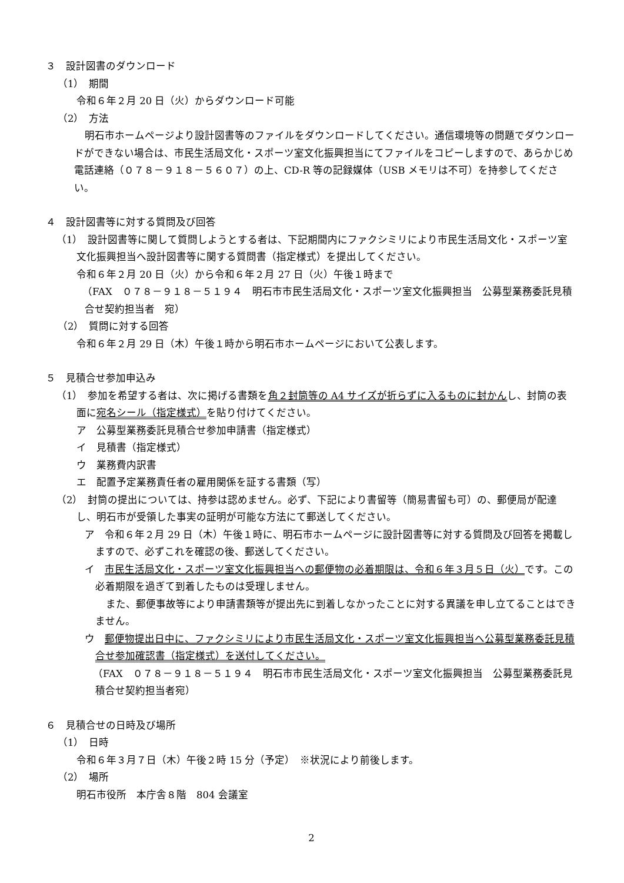３　設計図書のダウンロード
（1）　期間
令和６年２月 20 日（火）からダウンロード可能
（2）　方法
明石市ホームページより設計図書等のファイルをダウンロードしてください。通信環境等の問題でダウンロードができない場合は、市民生活局文化・スポーツ室文化振興担当にてファイルをコピーしますので、あらかじめ電話連絡（０７８－９１８－５６０７）の上、CD-R 等の記録媒体（USB メモリは不可）を持参してください。
４　設計図書等に対する質問及び回答
（1）　設計図書等に関して質問しようとする者は、下記期間内にファクシミリにより市民生活局文化・スポーツ室文化振興担当へ設計図書等に関する質問書（指定様式）を提出してください。
令和６年２月 20 日（火）から令和６年２月 27 日（火）午後１時まで
（FAX　０７８－９１８－５１９４　明石市市民生活局文化・スポーツ室文化振興担当　公募型業務委託見積合せ契約担当者　宛）
（2）　質問に対する回答
令和６年２月 29 日（木）午後１時から明石市ホームページにおいて公表します。
５　見積合せ参加申込み
（1）　参加を希望する者は、次に掲げる書類を角２封筒等の A4 サイズが折らずに入るものに封かんし、封筒の表面に宛名シール（指定様式）を貼り付けてください。
ア　公募型業務委託見積合せ参加申請書（指定様式）
イ　見積書（指定様式）
ウ　業務費内訳書
エ　配置予定業務責任者の雇用関係を証する書類（写）
（2）　封筒の提出については、持参は認めません。必ず、下記により書留等（簡易書留も可）の、郵便局が配達し、明石市が受領した事実の証明が可能な方法にて郵送してください。
ア　令和６年２月 29 日（木）午後１時に、明石市ホームページに設計図書等に対する質問及び回答を掲載しますので、必ずこれを確認の後、郵送してください。
イ　市民生活局文化・スポーツ室文化振興担当への郵便物の必着期限は、令和６年３月５日（火）です。この必着期限を過ぎて到着したものは受理しません。
また、郵便事故等により申請書類等が提出先に到着しなかったことに対する異議を申し立てることはできません。
ウ　郵便物提出日中に、ファクシミリにより市民生活局文化・スポーツ室文化振興担当へ公募型業務委託見積合せ参加確認書（指定様式）を送付してください。
（FAX　０７８－９１８－５１９４　明石市市民生活局文化・スポーツ室文化振興担当　公募型業務委託見積合せ契約担当者宛）
６　見積合せの日時及び場所
（1）　日時
令和６年３月７日（木）午後２時 15 分（予定）　※状況により前後します。
（2）　場所
明石市役所　本庁舎８階　804 会議室
2